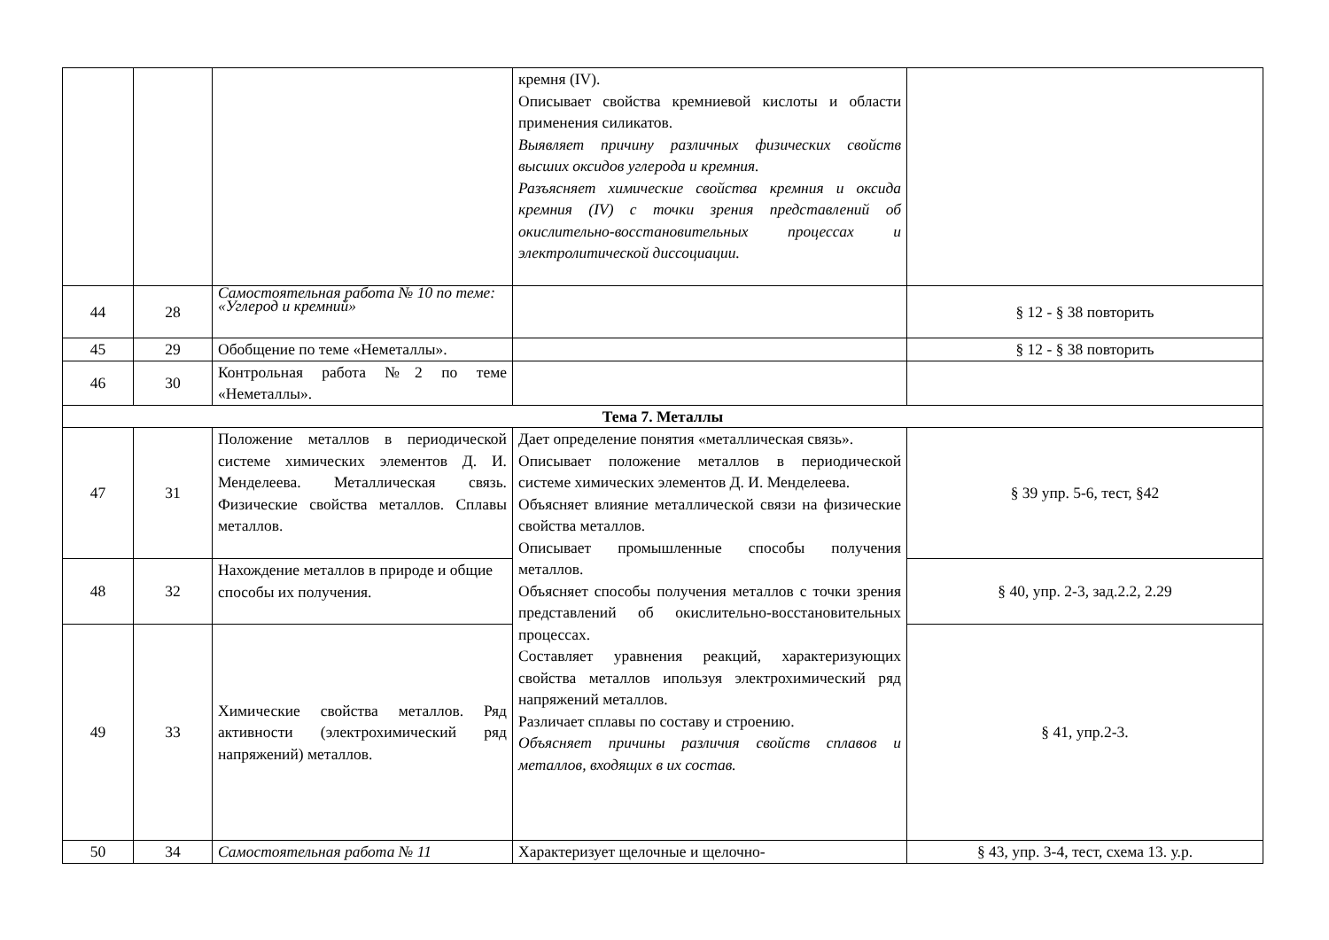| | | | кремня (IV). Описывает свойства кремниевой кислоты и области применения силикатов. Выявляет причину различных физических свойств высших оксидов углерода и кремния. Разъясняет химические свойства кремния и оксида кремния (IV) с точки зрения представлений об окислительно-восстановительных процессах и электролитической диссоциации. | |
| 44 | 28 | Самостоятельная работа № 10 по теме: «Углерод и кремний» | | § 12 - § 38 повторить |
| 45 | 29 | Обобщение по теме «Неметаллы». | | § 12 - § 38 повторить |
| 46 | 30 | Контрольная работа №2 по теме «Неметаллы». | | |
| Тема 7. Металлы | | | | |
| 47 | 31 | Положение металлов в периодической системе химических элементов Д. И. Менделеева. Металлическая связь. Физические свойства металлов. Сплавы металлов. | Дает определение понятия «металлическая связь». Описывает положение металлов в периодической системе химических элементов Д. И. Менделеева. Объясняет влияние металлической связи на физические свойства металлов. Описывает промышленные способы получения металлов. Объясняет способы получения металлов с точки зрения представлений об окислительно-восстановительных процессах. Составляет уравнения реакций, характеризующих свойства металлов ипользуя электрохимический ряд напряжений металлов. Различает сплавы по составу и строению. Объясняет причины различия свойств сплавов и металлов, входящих в их состав. | § 39 упр. 5-6, тест, §42 |
| 48 | 32 | Нахождение металлов в природе и общие способы их получения. | | § 40, упр. 2-3, зад.2.2, 2.29 |
| 49 | 33 | Химические свойства металлов. Ряд активности (электрохимический ряд напряжений) металлов. | | § 41, упр.2-3. |
| 50 | 34 | Самостоятельная работа № 11 | Характеризует щелочные и щелочно- | § 43, упр. 3-4, тест, схема 13. у.р. |